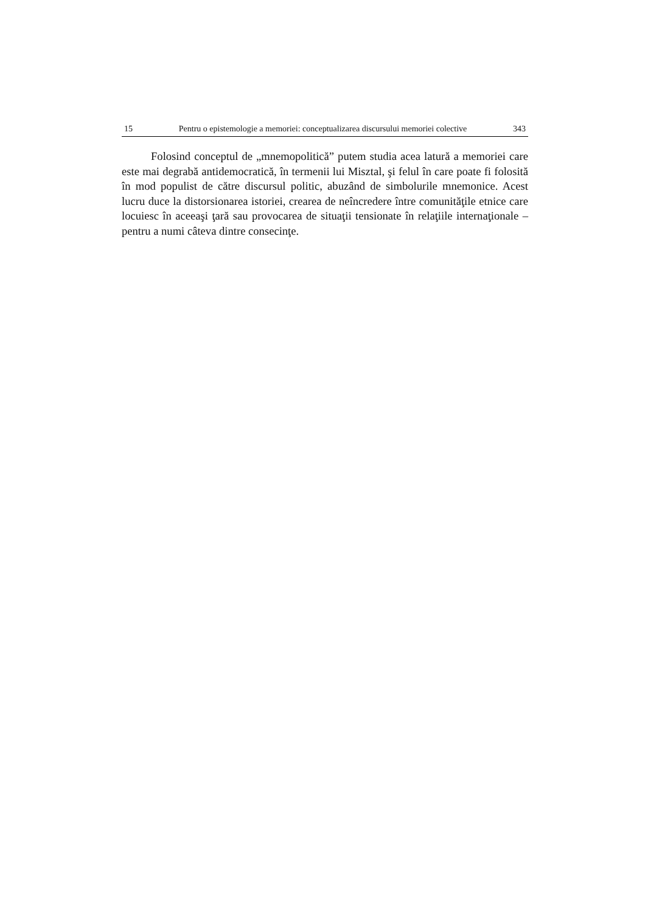15 Pentru o epistemologie a memoriei: conceptualizarea discursului memoriei colective 343
Folosind conceptul de „mnemopolitică” putem studia acea latură a memoriei care este mai degrabă antidemocratică, în termenii lui Misztal, şi felul în care poate fi folosită în mod populist de către discursul politic, abuzând de simbolurile mnemonice. Acest lucru duce la distorsionarea istoriei, crearea de neîncredere între comunităţile etnice care locuiesc în aceeaşi ţară sau provocarea de situaţii tensionate în relaţiile internaţionale – pentru a numi câteva dintre consecinţe.